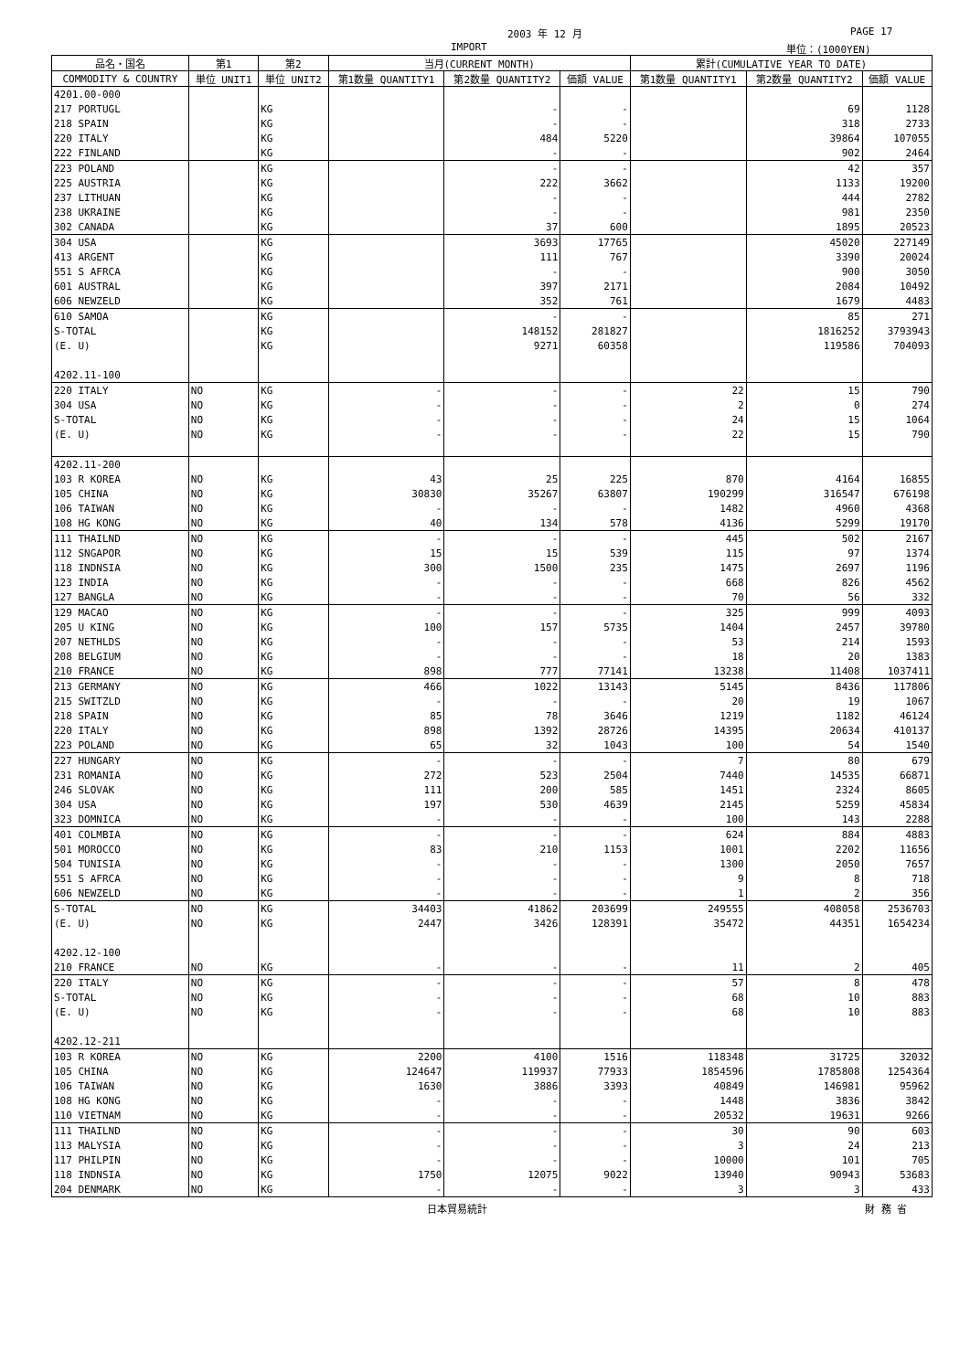2003 年 12 月 PAGE 17
IMPORT 単位：(1000YEN)
| 品名・国名 | 第1 | 第2 | 当月(CURRENT MONTH) | | | 累計(CUMULATIVE YEAR TO DATE) | | |
| --- | --- | --- | --- | --- | --- | --- | --- | --- |
| COMMODITY & COUNTRY | 単位 UNIT1 | 単位 UNIT2 | 第1数量 QUANTITY1 | 第2数量 QUANTITY2 | 価額 VALUE | 第1数量 QUANTITY1 | 第2数量 QUANTITY2 | 価額 VALUE |
| 4201.00-000 | | | | | | | | |
| 217 PORTUGL | | KG | | - | - | | 69 | 1128 |
| 218 SPAIN | | KG | | - | - | | 318 | 2733 |
| 220 ITALY | | KG | | 484 | 5220 | | 39864 | 107055 |
| 222 FINLAND | | KG | | - | - | | 902 | 2464 |
| 223 POLAND | | KG | | - | - | | 42 | 357 |
| 225 AUSTRIA | | KG | | 222 | 3662 | | 1133 | 19200 |
| 237 LITHUAN | | KG | | - | - | | 444 | 2782 |
| 238 UKRAINE | | KG | | - | - | | 981 | 2350 |
| 302 CANADA | | KG | | 37 | 600 | | 1895 | 20523 |
| 304 USA | | KG | | 3693 | 17765 | | 45020 | 227149 |
| 413 ARGENT | | KG | | 111 | 767 | | 3390 | 20024 |
| 551 S AFRCA | | KG | | - | - | | 900 | 3050 |
| 601 AUSTRAL | | KG | | 397 | 2171 | | 2084 | 10492 |
| 606 NEWZELD | | KG | | 352 | 761 | | 1679 | 4483 |
| 610 SAMOA | | KG | | - | - | | 85 | 271 |
| S-TOTAL | | KG | | 148152 | 281827 | | 1816252 | 3793943 |
| (E. U) | | KG | | 9271 | 60358 | | 119586 | 704093 |
| 4202.11-100 | | | | | | | | |
| 220 ITALY | NO | KG | - | - | - | 22 | 15 | 790 |
| 304 USA | NO | KG | - | - | - | 2 | 0 | 274 |
| S-TOTAL | NO | KG | - | - | - | 24 | 15 | 1064 |
| (E. U) | NO | KG | - | - | - | 22 | 15 | 790 |
| 4202.11-200 | | | | | | | | |
| 103 R KOREA | NO | KG | 43 | 25 | 225 | 870 | 4164 | 16855 |
| 105 CHINA | NO | KG | 30830 | 35267 | 63807 | 190299 | 316547 | 676198 |
| 106 TAIWAN | NO | KG | - | - | - | 1482 | 4960 | 4368 |
| 108 HG KONG | NO | KG | 40 | 134 | 578 | 4136 | 5299 | 19170 |
| 111 THAILND | NO | KG | - | - | - | 445 | 502 | 2167 |
| 112 SNGAPOR | NO | KG | 15 | 15 | 539 | 115 | 97 | 1374 |
| 118 INDNSIA | NO | KG | 300 | 1500 | 235 | 1475 | 2697 | 1196 |
| 123 INDIA | NO | KG | - | - | - | 668 | 826 | 4562 |
| 127 BANGLA | NO | KG | - | - | - | 70 | 56 | 332 |
| 129 MACAO | NO | KG | - | - | - | 325 | 999 | 4093 |
| 205 U KING | NO | KG | 100 | 157 | 5735 | 1404 | 2457 | 39780 |
| 207 NETHLDS | NO | KG | - | - | - | 53 | 214 | 1593 |
| 208 BELGIUM | NO | KG | - | - | - | 18 | 20 | 1383 |
| 210 FRANCE | NO | KG | 898 | 777 | 77141 | 13238 | 11408 | 1037411 |
| 213 GERMANY | NO | KG | 466 | 1022 | 13143 | 5145 | 8436 | 117806 |
| 215 SWITZLD | NO | KG | - | - | - | 20 | 19 | 1067 |
| 218 SPAIN | NO | KG | 85 | 78 | 3646 | 1219 | 1182 | 46124 |
| 220 ITALY | NO | KG | 898 | 1392 | 28726 | 14395 | 20634 | 410137 |
| 223 POLAND | NO | KG | 65 | 32 | 1043 | 100 | 54 | 1540 |
| 227 HUNGARY | NO | KG | - | - | - | 7 | 80 | 679 |
| 231 ROMANIA | NO | KG | 272 | 523 | 2504 | 7440 | 14535 | 66871 |
| 246 SLOVAK | NO | KG | 111 | 200 | 585 | 1451 | 2324 | 8605 |
| 304 USA | NO | KG | 197 | 530 | 4639 | 2145 | 5259 | 45834 |
| 323 DOMNICA | NO | KG | - | - | - | 100 | 143 | 2288 |
| 401 COLMBIA | NO | KG | - | - | - | 624 | 884 | 4883 |
| 501 MOROCCO | NO | KG | 83 | 210 | 1153 | 1001 | 2202 | 11656 |
| 504 TUNISIA | NO | KG | - | - | - | 1300 | 2050 | 7657 |
| 551 S AFRCA | NO | KG | - | - | - | 9 | 8 | 718 |
| 606 NEWZELD | NO | KG | - | - | - | 1 | 2 | 356 |
| S-TOTAL | NO | KG | 34403 | 41862 | 203699 | 249555 | 408058 | 2536703 |
| (E. U) | NO | KG | 2447 | 3426 | 128391 | 35472 | 44351 | 1654234 |
| 4202.12-100 | | | | | | | | |
| 210 FRANCE | NO | KG | - | - | - | 11 | 2 | 405 |
| 220 ITALY | NO | KG | - | - | - | 57 | 8 | 478 |
| S-TOTAL | NO | KG | - | - | - | 68 | 10 | 883 |
| (E. U) | NO | KG | - | - | - | 68 | 10 | 883 |
| 4202.12-211 | | | | | | | | |
| 103 R KOREA | NO | KG | 2200 | 4100 | 1516 | 118348 | 31725 | 32032 |
| 105 CHINA | NO | KG | 124647 | 119937 | 77933 | 1854596 | 1785808 | 1254364 |
| 106 TAIWAN | NO | KG | 1630 | 3886 | 3393 | 40849 | 146981 | 95962 |
| 108 HG KONG | NO | KG | - | - | - | 1448 | 3836 | 3842 |
| 110 VIETNAM | NO | KG | - | - | - | 20532 | 19631 | 9266 |
| 111 THAILND | NO | KG | - | - | - | 30 | 90 | 603 |
| 113 MALYSIA | NO | KG | - | - | - | 3 | 24 | 213 |
| 117 PHILPIN | NO | KG | - | - | - | 10000 | 101 | 705 |
| 118 INDNSIA | NO | KG | 1750 | 12075 | 9022 | 13940 | 90943 | 53683 |
| 204 DENMARK | NO | KG | - | - | - | 3 | 3 | 433 |
日本貿易統計 財 務 省